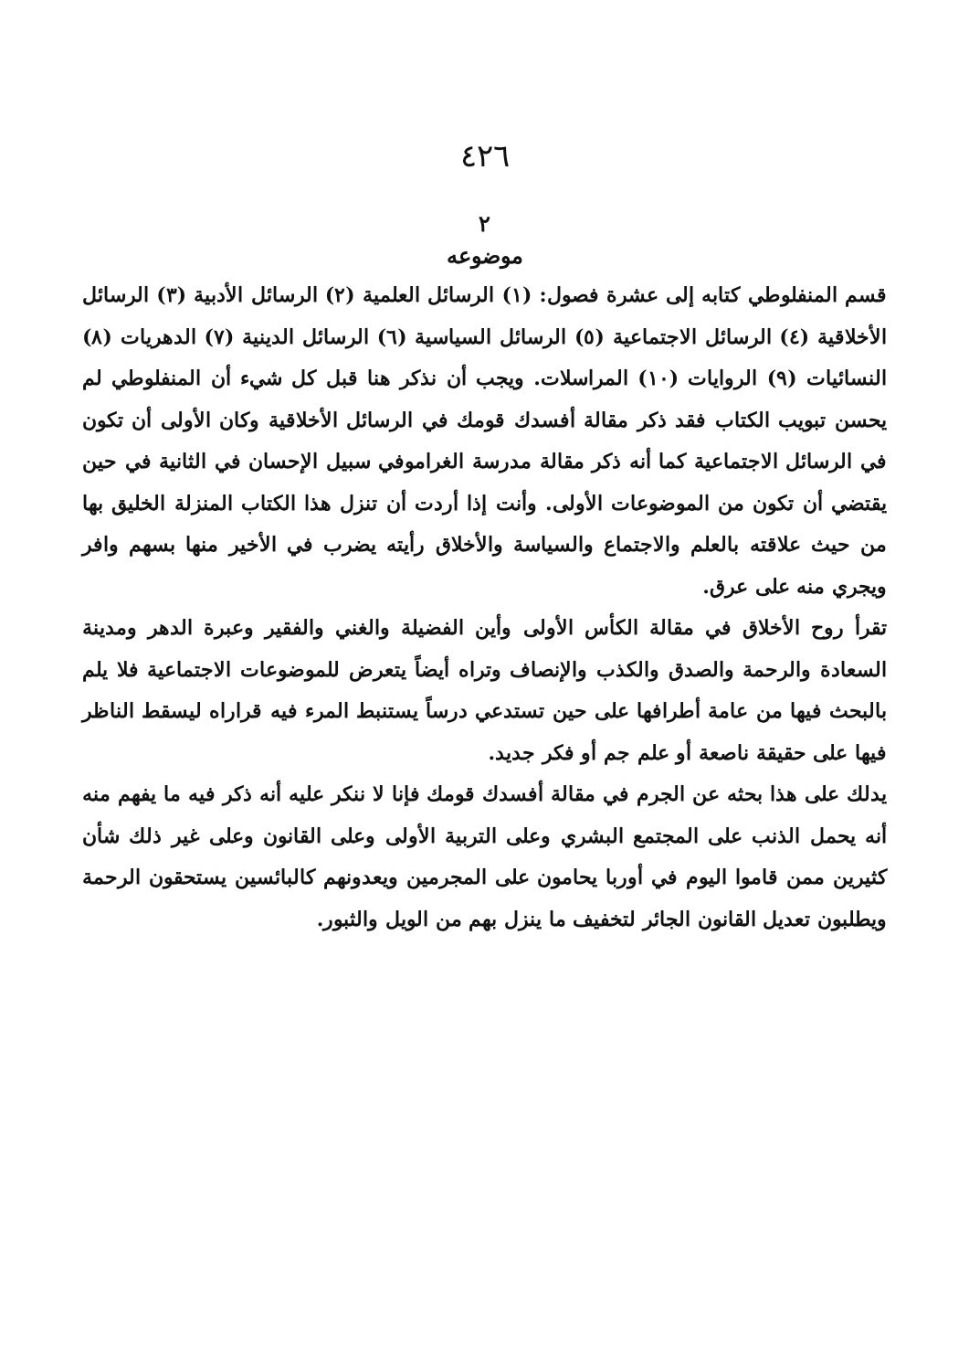٤٢٦
٢
موضوعه
قسم المنفلوطي كتابه إلى عشرة فصول: (١) الرسائل العلمية (٢) الرسائل الأدبية (٣) الرسائل الأخلاقية (٤) الرسائل الاجتماعية (٥) الرسائل السياسية (٦) الرسائل الدينية (٧) الدهريات (٨) النسائيات (٩) الروايات (١٠) المراسلات. ويجب أن نذكر هنا قبل كل شيء أن المنفلوطي لم يحسن تبويب الكتاب فقد ذكر مقالة أفسدك قومك في الرسائل الأخلاقية وكان الأولى أن تكون في الرسائل الاجتماعية كما أنه ذكر مقالة مدرسة الغراموفي سبيل الإحسان في الثانية في حين يقتضي أن تكون من الموضوعات الأولى. وأنت إذا أردت أن تنزل هذا الكتاب المنزلة الخليق بها من حيث علاقته بالعلم والاجتماع والسياسة والأخلاق رأيته يضرب في الأخير منها بسهم وافر ويجري منه على عرق.
تقرأ روح الأخلاق في مقالة الكأس الأولى وأين الفضيلة والغني والفقير وعبرة الدهر ومدينة السعادة والرحمة والصدق والكذب والإنصاف وتراه أيضاً يتعرض للموضوعات الاجتماعية فلا يلم بالبحث فيها من عامة أطرافها على حين تستدعي درساً يستنبط المرء فيه قراراه ليسقط الناظر فيها على حقيقة ناصعة أو علم جم أو فكر جديد.
يدلك على هذا بحثه عن الجرم في مقالة أفسدك قومك فإنا لا ننكر عليه أنه ذكر فيه ما يفهم منه أنه يحمل الذنب على المجتمع البشري وعلى التربية الأولى وعلى القانون وعلى غير ذلك شأن كثيرين ممن قاموا اليوم في أوربا يحامون على المجرمين ويعدونهم كالبائسين يستحقون الرحمة ويطلبون تعديل القانون الجائر لتخفيف ما ينزل بهم من الويل والثبور.